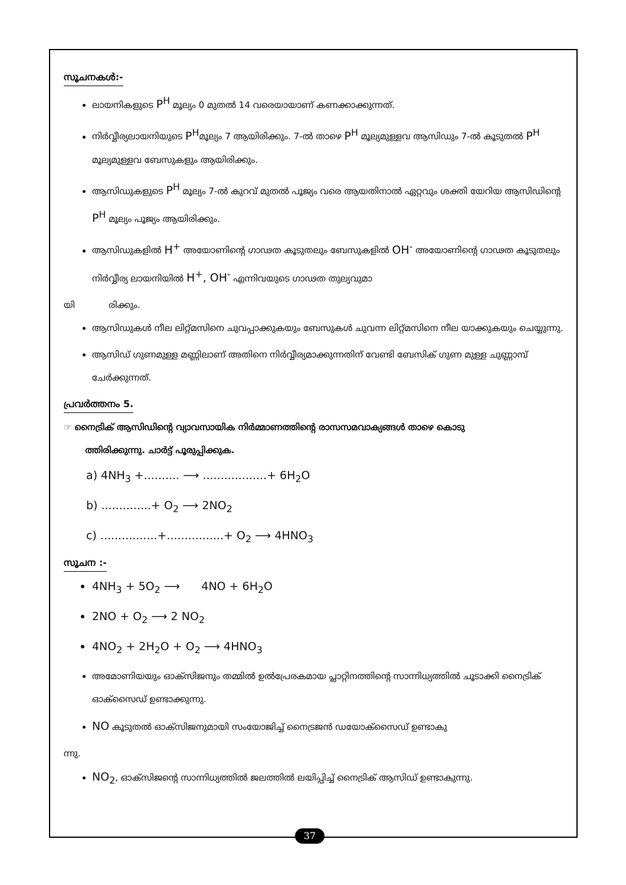സൂചനകൾ:-
ലായനികളുടെ P<sup>H</sup> മൂല്യം 0 മുതൽ 14 വരെയായാണ് കണക്കാക്കുന്നത്.
നിർവ്വീര്യലായനിയുടെ P<sup>H</sup>മൂല്യം 7 ആയിരിക്കും. 7-ൽ താഴെ P<sup>H</sup> മൂല്യമുള്ളവ ആസിഡും 7-ൽ കൂടുതൽ P<sup>H</sup> മൂല്യമുള്ളവ ബേസുകളും ആയിരിക്കും.
ആസിഡുകളുടെ P<sup>H</sup> മൂല്യം 7-ൽ കുറവ് മുതൽ പൂജ്യം വരെ ആയതിനാൽ ഏറ്റവും ശക്തി യേറിയ ആസിഡിന്റെ P<sup>H</sup> മൂല്യം പൂജ്യം ആയിരിക്കും.
ആസിഡുകളിൽ H<sup>+</sup> അയോണിന്റെ ഗാഢത കൂടുതലും ബേസുകളിൽ OH<sup>-</sup> അയോണിന്റെ ഗാഢത കൂടുതലും നിർവ്വീര്യ ലായനിയിൽ H<sup>+</sup>, OH<sup>-</sup> എന്നിവയുടെ ഗാഢത തുല്യവുമാ
യി രിക്കും.
ആസിഡുകൾ നീല ലിറ്റ്മസിനെ ചുവപ്പാക്കുകയും ബേസുകൾ ചുവന്ന ലിറ്റ്മസിനെ നീല യാക്കുകയും ചെയ്യുന്നു.
ആസിഡ് ഗുണമുള്ള മണ്ണിലാണ് അതിനെ നിർവ്വീര്യമാക്കുന്നതിന് വേണ്ടി ബേസിക് ഗുണ മുള്ള ചുണ്ണാമ്പ് ചേർക്കുന്നത്.
പ്രവർത്തനം 5.
☞ നൈട്രിക് ആസിഡിന്റെ വ്യാവസായിക നിർമ്മാണത്തിന്റെ രാസസമവാക്യങ്ങൾ താഴെ കൊടു
ത്തിരിക്കുന്നു. ചാർട്ട് പൂരുപ്പിക്കുക.
a) 4NH<sub>3</sub> +.......... ⟶ ..................+ 6H<sub>2</sub>O
b) ..............+ O<sub>2</sub> ⟶ 2NO<sub>2</sub>
c) ................+................+ O<sub>2</sub> ⟶ 4HNO<sub>3</sub>
സൂചന :-
4NH<sub>3</sub> + 5O<sub>2</sub> ⟶ 4NO + 6H<sub>2</sub>O
2NO + O<sub>2</sub> ⟶ 2 NO<sub>2</sub>
4NO<sub>2</sub> + 2H<sub>2</sub>O + O<sub>2</sub> ⟶ 4HNO<sub>3</sub>
അമോണിയയും ഓക്സിജനും തമ്മിൽ ഉൽപ്രേരകമായ പ്ലാറ്റിനത്തിന്റെ സാന്നിധ്യത്തിൽ ചൂടാക്കി നൈട്രിക് ഓക്സൈഡ് ഉണ്ടാക്കുന്നു.
NO കൂടുതൽ ഓക്സിജനുമായി സംയോജിച്ച് നൈട്രജൻ ഡയോക്സൈഡ് ഉണ്ടാകു
ന്നു.
NO<sub>2</sub>, ഓക്സിജന്റെ സാന്നിധ്യത്തിൽ ജലത്തിൽ ലയിപ്പിച്ച് നൈട്രിക് ആസിഡ് ഉണ്ടാകുന്നു.
37